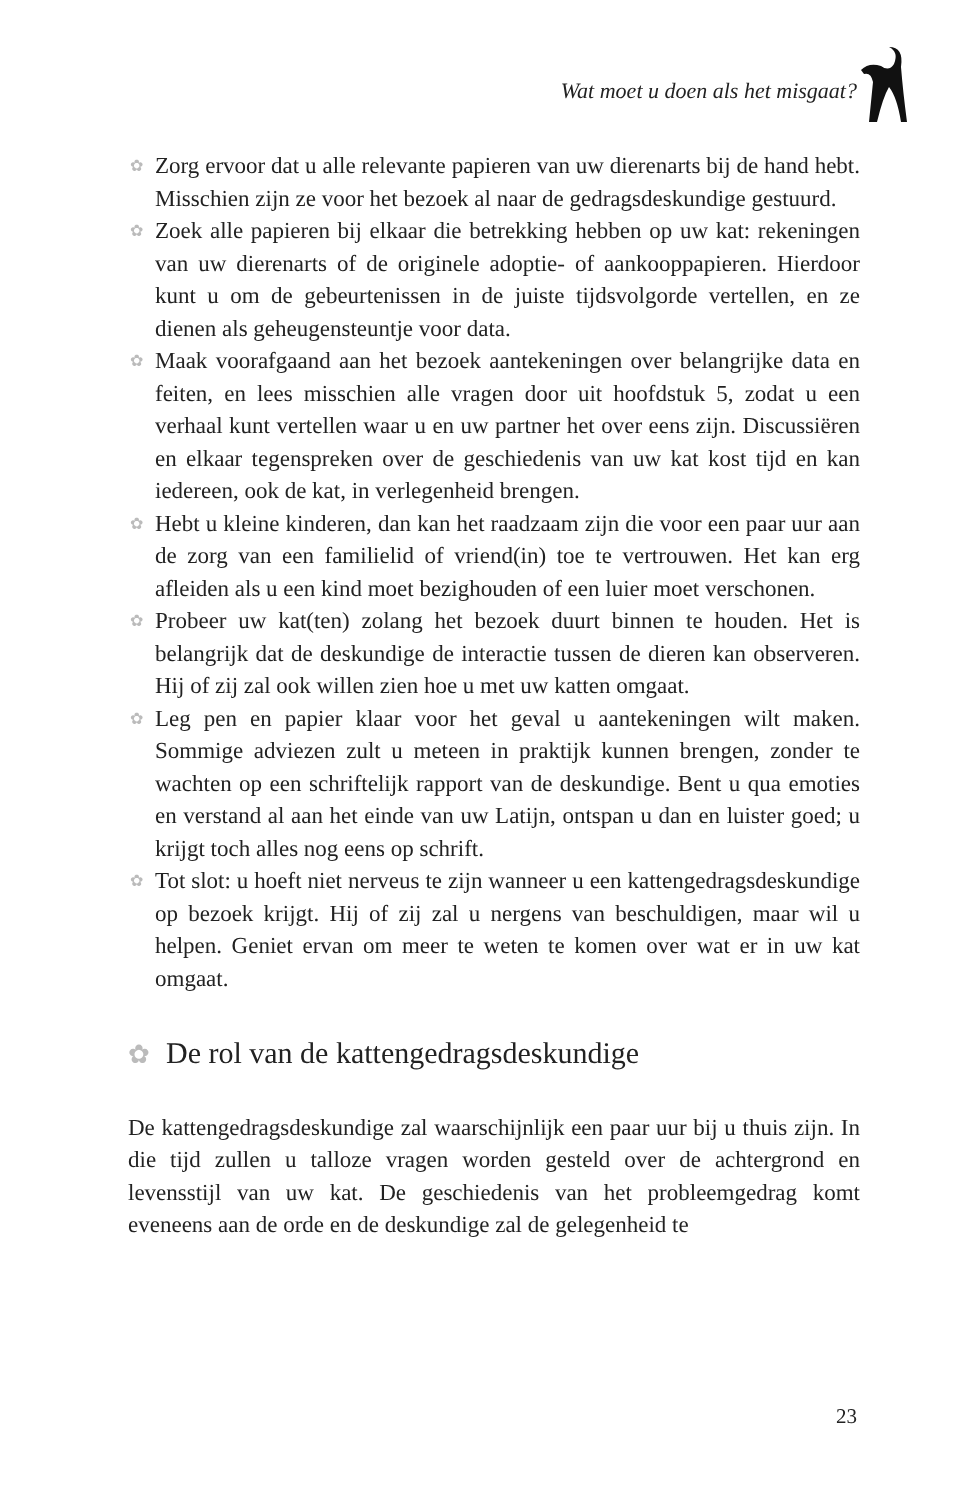Wat moet u doen als het misgaat?
✿ Zorg ervoor dat u alle relevante papieren van uw dierenarts bij de hand hebt. Misschien zijn ze voor het bezoek al naar de gedragsdeskundige gestuurd.
✿ Zoek alle papieren bij elkaar die betrekking hebben op uw kat: rekeningen van uw dierenarts of de originele adoptie- of aankooppapieren. Hierdoor kunt u om de gebeurtenissen in de juiste tijdsvolgorde vertellen, en ze dienen als geheugensteuntje voor data.
✿ Maak voorafgaand aan het bezoek aantekeningen over belangrijke data en feiten, en lees misschien alle vragen door uit hoofdstuk 5, zodat u een verhaal kunt vertellen waar u en uw partner het over eens zijn. Discussiëren en elkaar tegenspreken over de geschiedenis van uw kat kost tijd en kan iedereen, ook de kat, in verlegenheid brengen.
✿ Hebt u kleine kinderen, dan kan het raadzaam zijn die voor een paar uur aan de zorg van een familielid of vriend(in) toe te vertrouwen. Het kan erg afleiden als u een kind moet bezighouden of een luier moet verschonen.
✿ Probeer uw kat(ten) zolang het bezoek duurt binnen te houden. Het is belangrijk dat de deskundige de interactie tussen de dieren kan observeren. Hij of zij zal ook willen zien hoe u met uw katten omgaat.
✿ Leg pen en papier klaar voor het geval u aantekeningen wilt maken. Sommige adviezen zult u meteen in praktijk kunnen brengen, zonder te wachten op een schriftelijk rapport van de deskundige. Bent u qua emoties en verstand al aan het einde van uw Latijn, ontspan u dan en luister goed; u krijgt toch alles nog eens op schrift.
✿ Tot slot: u hoeft niet nerveus te zijn wanneer u een kattengedragsdeskundige op bezoek krijgt. Hij of zij zal u nergens van beschuldigen, maar wil u helpen. Geniet ervan om meer te weten te komen over wat er in uw kat omgaat.
✿ De rol van de kattengedragsdeskundige
De kattengedragsdeskundige zal waarschijnlijk een paar uur bij u thuis zijn. In die tijd zullen u talloze vragen worden gesteld over de achtergrond en levensstijl van uw kat. De geschiedenis van het probleemgedrag komt eveneens aan de orde en de deskundige zal de gelegenheid te
23